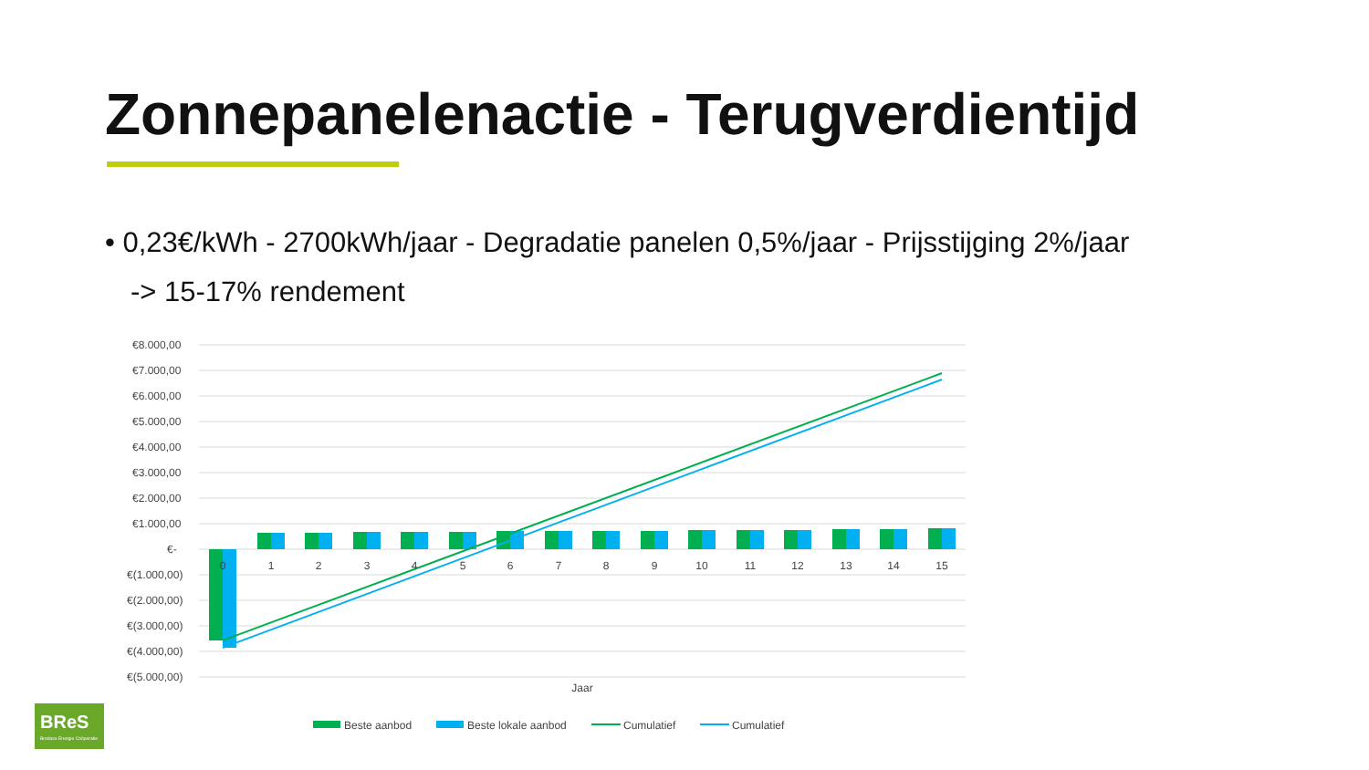Zonnepanelenactie - Terugverdientijd
• 0,23€/kWh - 2700kWh/jaar - Degradatie panelen 0,5%/jaar - Prijsstijging 2%/jaar
-> 15-17% rendement
€8.000,00
€7.000,00
€6.000,00
€5.000,00
€4.000,00
€3.000,00
€2.000,00
€1.000,00
€-
€(1.000,00)
€(2.000,00)
€(3.000,00)
€(4.000,00)
€(5.000,00)
0
1
2
3
4
5
6
7
8
9
10
11
12
13
14
15
Jaar
Beste aanbod
Beste lokale aanbod
Cumulatief
Cumulatief
BReS
Bredase Energie Coöperatie